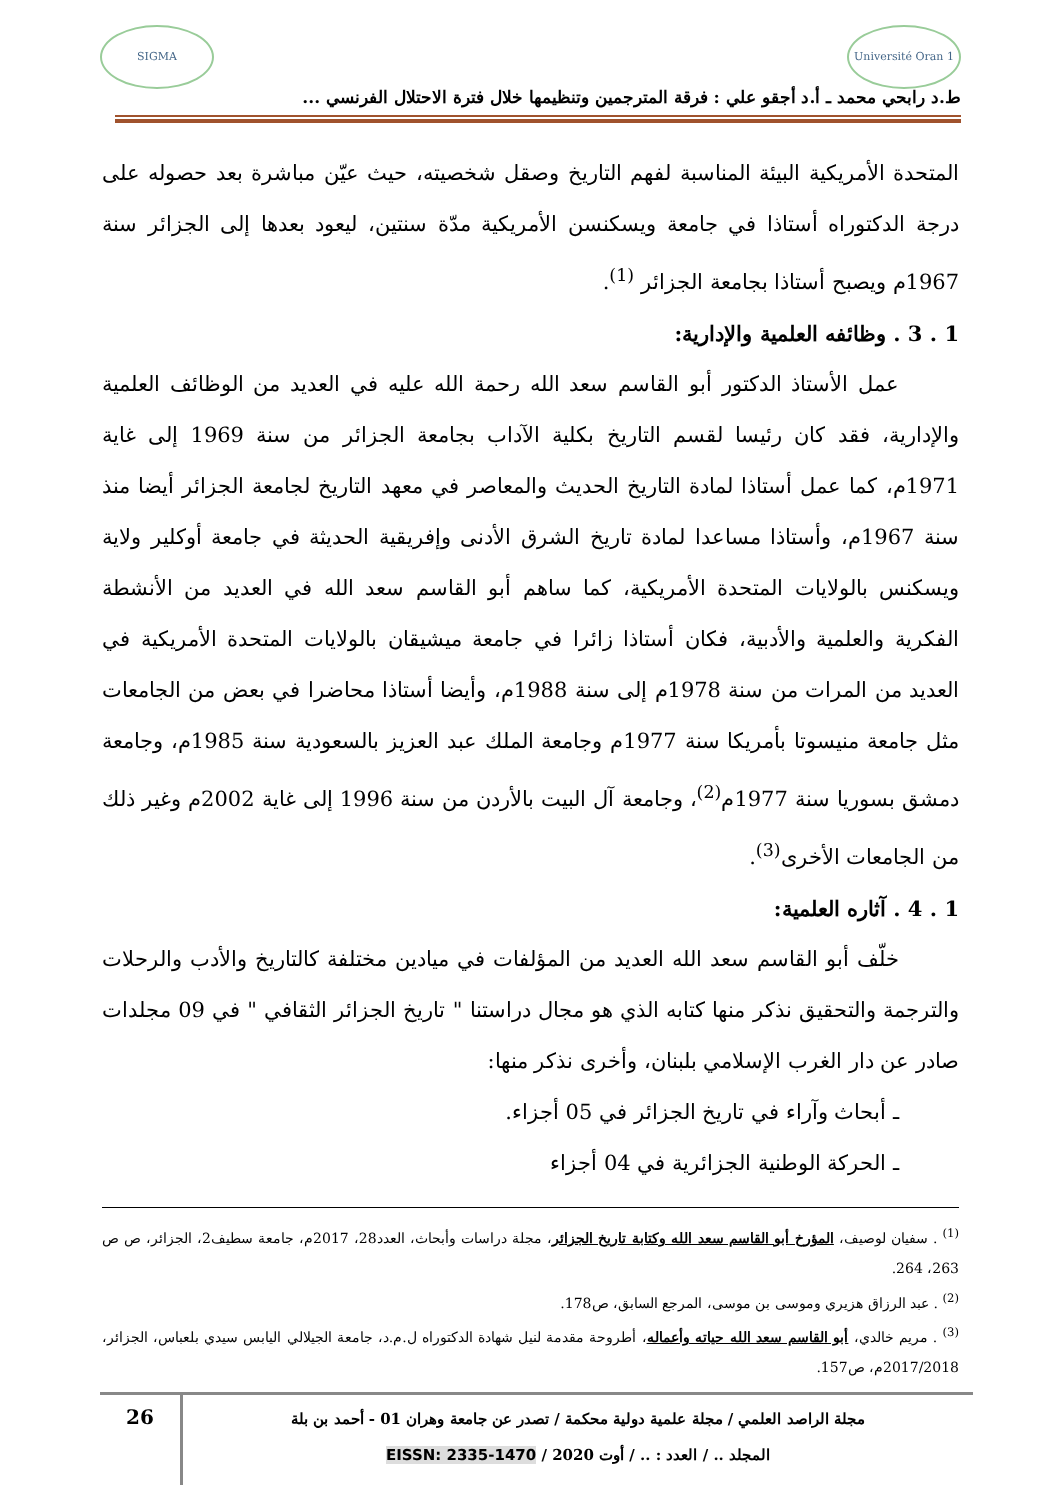Université Oran 1
SIGMA
ط.د رابحي محمد ـ أ.د أجقو علي : فرقة المترجمين وتنظيمها خلال فترة الاحتلال الفرنسي ...
المتحدة الأمريكية البيئة المناسبة لفهم التاريخ وصقل شخصيته، حيث عيّن مباشرة بعد حصوله على درجة الدكتوراه أستاذا في جامعة ويسكنسن الأمريكية مدّة سنتين، ليعود بعدها إلى الجزائر سنة 1967م ويصبح أستاذا بجامعة الجزائر <sup>(1)</sup>.
1 . 3 . وظائفه العلمية والإدارية:
عمل الأستاذ الدكتور أبو القاسم سعد الله رحمة الله عليه في العديد من الوظائف العلمية والإدارية، فقد كان رئيسا لقسم التاريخ بكلية الآداب بجامعة الجزائر من سنة 1969 إلى غاية 1971م، كما عمل أستاذا لمادة التاريخ الحديث والمعاصر في معهد التاريخ لجامعة الجزائر أيضا منذ سنة 1967م، وأستاذا مساعدا لمادة تاريخ الشرق الأدنى وإفريقية الحديثة في جامعة أوكلير ولاية ويسكنس بالولايات المتحدة الأمريكية، كما ساهم أبو القاسم سعد الله في العديد من الأنشطة الفكرية والعلمية والأدبية، فكان أستاذا زائرا في جامعة ميشيقان بالولايات المتحدة الأمريكية في العديد من المرات من سنة 1978م إلى سنة 1988م، وأيضا أستاذا محاضرا في بعض من الجامعات مثل جامعة منيسوتا بأمريكا سنة 1977م وجامعة الملك عبد العزيز بالسعودية سنة 1985م، وجامعة دمشق بسوريا سنة 1977م<sup>(2)</sup>، وجامعة آل البيت بالأردن من سنة 1996 إلى غاية 2002م وغير ذلك من الجامعات الأخرى<sup>(3)</sup>.
1 . 4 . آثاره العلمية:
خلّف أبو القاسم سعد الله العديد من المؤلفات في ميادين مختلفة كالتاريخ والأدب والرحلات والترجمة والتحقيق نذكر منها كتابه الذي هو مجال دراستنا " تاريخ الجزائر الثقافي " في 09 مجلدات صادر عن دار الغرب الإسلامي بلبنان، وأخرى نذكر منها:
ـ أبحاث وآراء في تاريخ الجزائر في 05 أجزاء.
ـ الحركة الوطنية الجزائرية في 04 أجزاء
<sup>(1)</sup> . سفيان لوصيف، المؤرخ أبو القاسم سعد الله وكتابة تاريخ الجزائر، مجلة دراسات وأبحاث، العدد28، 2017م، جامعة سطيف2، الجزائر، ص ص 263، 264.
<sup>(2)</sup> . عبد الرزاق هزيري وموسى بن موسى، المرجع السابق، ص178.
<sup>(3)</sup> . مريم خالدي، أبو القاسم سعد الله حياته وأعماله، أطروحة مقدمة لنيل شهادة الدكتوراه ل.م.د، جامعة الجيلالي اليابس سيدي بلعباس، الجزائر، 2017/2018م، ص157.
مجلة الراصد العلمي / مجلة علمية دولية محكمة / تصدر عن جامعة وهران 01 - أحمد بن بلة
المجلد .. / العدد : .. / أوت 2020 / EISSN: 2335-1470
26